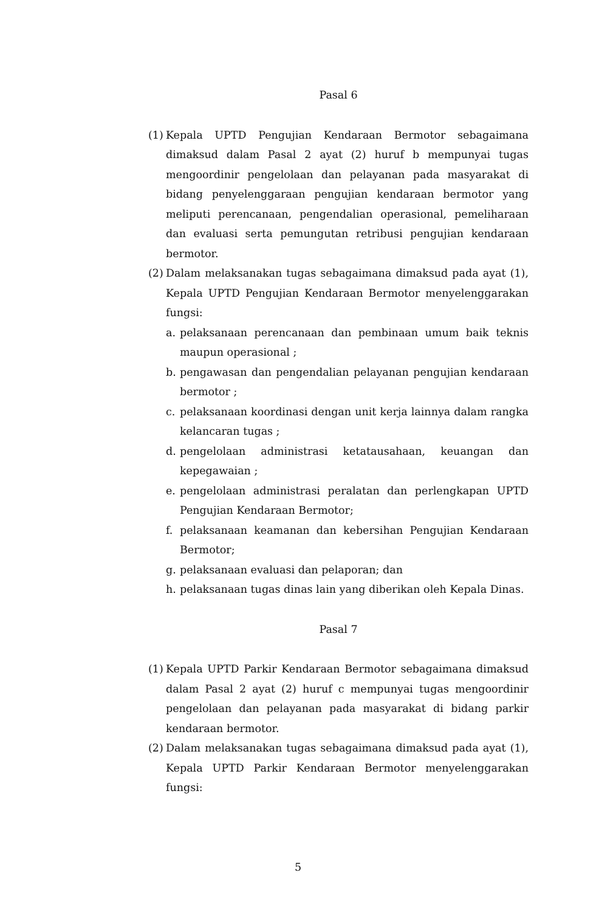Pasal 6
(1)
Kepala UPTD Pengujian Kendaraan Bermotor sebagaimana dimaksud dalam Pasal 2 ayat (2) huruf b mempunyai tugas mengoordinir pengelolaan dan pelayanan pada masyarakat di bidang penyelenggaraan pengujian kendaraan bermotor yang meliputi perencanaan, pengendalian operasional, pemeliharaan dan evaluasi serta pemungutan retribusi pengujian kendaraan bermotor.
(2)
Dalam melaksanakan tugas sebagaimana dimaksud pada ayat (1), Kepala UPTD Pengujian Kendaraan Bermotor menyelenggarakan fungsi:
a. pelaksanaan perencanaan dan pembinaan umum baik teknis maupun operasional ;
b. pengawasan dan pengendalian pelayanan pengujian kendaraan bermotor ;
c. pelaksanaan koordinasi dengan unit kerja lainnya dalam rangka kelancaran tugas ;
d. pengelolaan administrasi ketatausahaan, keuangan dan kepegawaian ;
e. pengelolaan administrasi peralatan dan perlengkapan UPTD Pengujian Kendaraan Bermotor;
f. pelaksanaan keamanan dan kebersihan Pengujian Kendaraan Bermotor;
g. pelaksanaan evaluasi dan pelaporan; dan
h. pelaksanaan tugas dinas lain yang diberikan oleh Kepala Dinas.
Pasal 7
(1)
Kepala UPTD Parkir Kendaraan Bermotor sebagaimana dimaksud dalam Pasal 2 ayat (2) huruf c mempunyai tugas mengoordinir pengelolaan dan pelayanan pada masyarakat di bidang parkir kendaraan bermotor.
(2)
Dalam melaksanakan tugas sebagaimana dimaksud pada ayat (1), Kepala UPTD Parkir Kendaraan Bermotor menyelenggarakan fungsi:
5